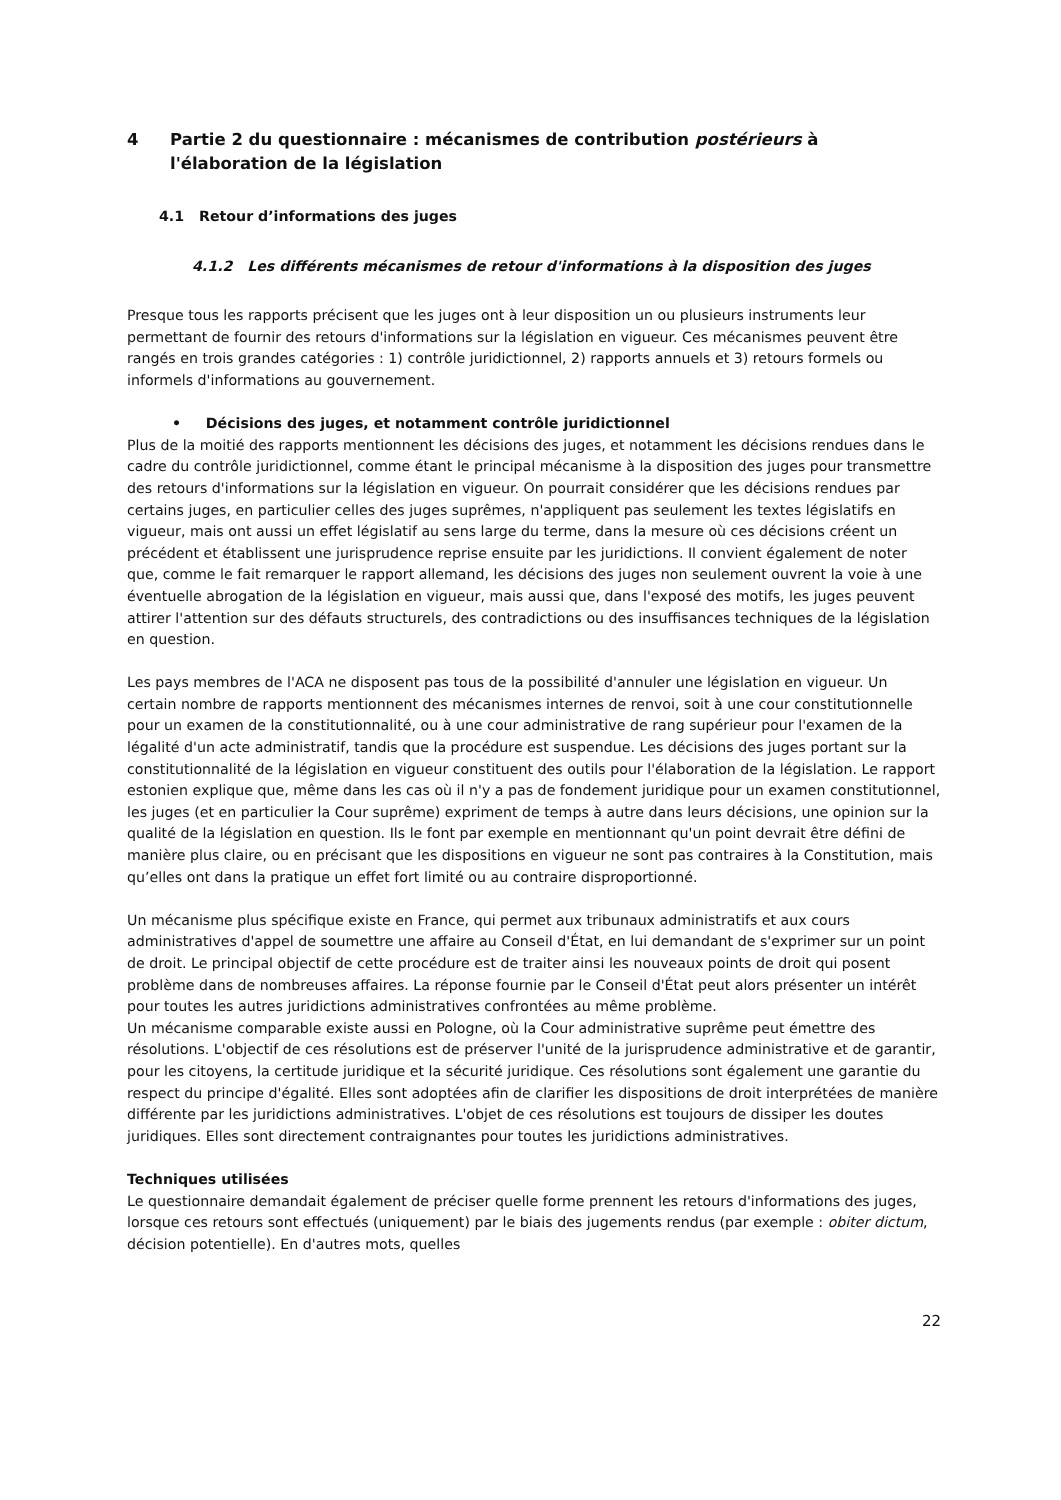4 Partie 2 du questionnaire : mécanismes de contribution postérieurs à l'élaboration de la législation
4.1 Retour d’informations des juges
4.1.2 Les différents mécanismes de retour d'informations à la disposition des juges
Presque tous les rapports précisent que les juges ont à leur disposition un ou plusieurs instruments leur permettant de fournir des retours d'informations sur la législation en vigueur. Ces mécanismes peuvent être rangés en trois grandes catégories : 1) contrôle juridictionnel, 2) rapports annuels et 3) retours formels ou informels d'informations au gouvernement.
• Décisions des juges, et notamment contrôle juridictionnel
Plus de la moitié des rapports mentionnent les décisions des juges, et notamment les décisions rendues dans le cadre du contrôle juridictionnel, comme étant le principal mécanisme à la disposition des juges pour transmettre des retours d'informations sur la législation en vigueur. On pourrait considérer que les décisions rendues par certains juges, en particulier celles des juges suprêmes, n'appliquent pas seulement les textes législatifs en vigueur, mais ont aussi un effet législatif au sens large du terme, dans la mesure où ces décisions créent un précédent et établissent une jurisprudence reprise ensuite par les juridictions. Il convient également de noter que, comme le fait remarquer le rapport allemand, les décisions des juges non seulement ouvrent la voie à une éventuelle abrogation de la législation en vigueur, mais aussi que, dans l'exposé des motifs, les juges peuvent attirer l'attention sur des défauts structurels, des contradictions ou des insuffisances techniques de la législation en question.
Les pays membres de l'ACA ne disposent pas tous de la possibilité d'annuler une législation en vigueur. Un certain nombre de rapports mentionnent des mécanismes internes de renvoi, soit à une cour constitutionnelle pour un examen de la constitutionnalité, ou à une cour administrative de rang supérieur pour l'examen de la légalité d'un acte administratif, tandis que la procédure est suspendue. Les décisions des juges portant sur la constitutionnalité de la législation en vigueur constituent des outils pour l'élaboration de la législation. Le rapport estonien explique que, même dans les cas où il n'y a pas de fondement juridique pour un examen constitutionnel, les juges (et en particulier la Cour suprême) expriment de temps à autre dans leurs décisions, une opinion sur la qualité de la législation en question. Ils le font par exemple en mentionnant qu'un point devrait être défini de manière plus claire, ou en précisant que les dispositions en vigueur ne sont pas contraires à la Constitution, mais qu’elles ont dans la pratique un effet fort limité ou au contraire disproportionné.
Un mécanisme plus spécifique existe en France, qui permet aux tribunaux administratifs et aux cours administratives d'appel de soumettre une affaire au Conseil d'État, en lui demandant de s'exprimer sur un point de droit. Le principal objectif de cette procédure est de traiter ainsi les nouveaux points de droit qui posent problème dans de nombreuses affaires. La réponse fournie par le Conseil d'État peut alors présenter un intérêt pour toutes les autres juridictions administratives confrontées au même problème.
Un mécanisme comparable existe aussi en Pologne, où la Cour administrative suprême peut émettre des résolutions. L'objectif de ces résolutions est de préserver l'unité de la jurisprudence administrative et de garantir, pour les citoyens, la certitude juridique et la sécurité juridique. Ces résolutions sont également une garantie du respect du principe d'égalité. Elles sont adoptées afin de clarifier les dispositions de droit interprétées de manière différente par les juridictions administratives. L'objet de ces résolutions est toujours de dissiper les doutes juridiques. Elles sont directement contraignantes pour toutes les juridictions administratives.
Techniques utilisées
Le questionnaire demandait également de préciser quelle forme prennent les retours d'informations des juges, lorsque ces retours sont effectués (uniquement) par le biais des jugements rendus (par exemple : obiter dictum, décision potentielle). En d'autres mots, quelles
22